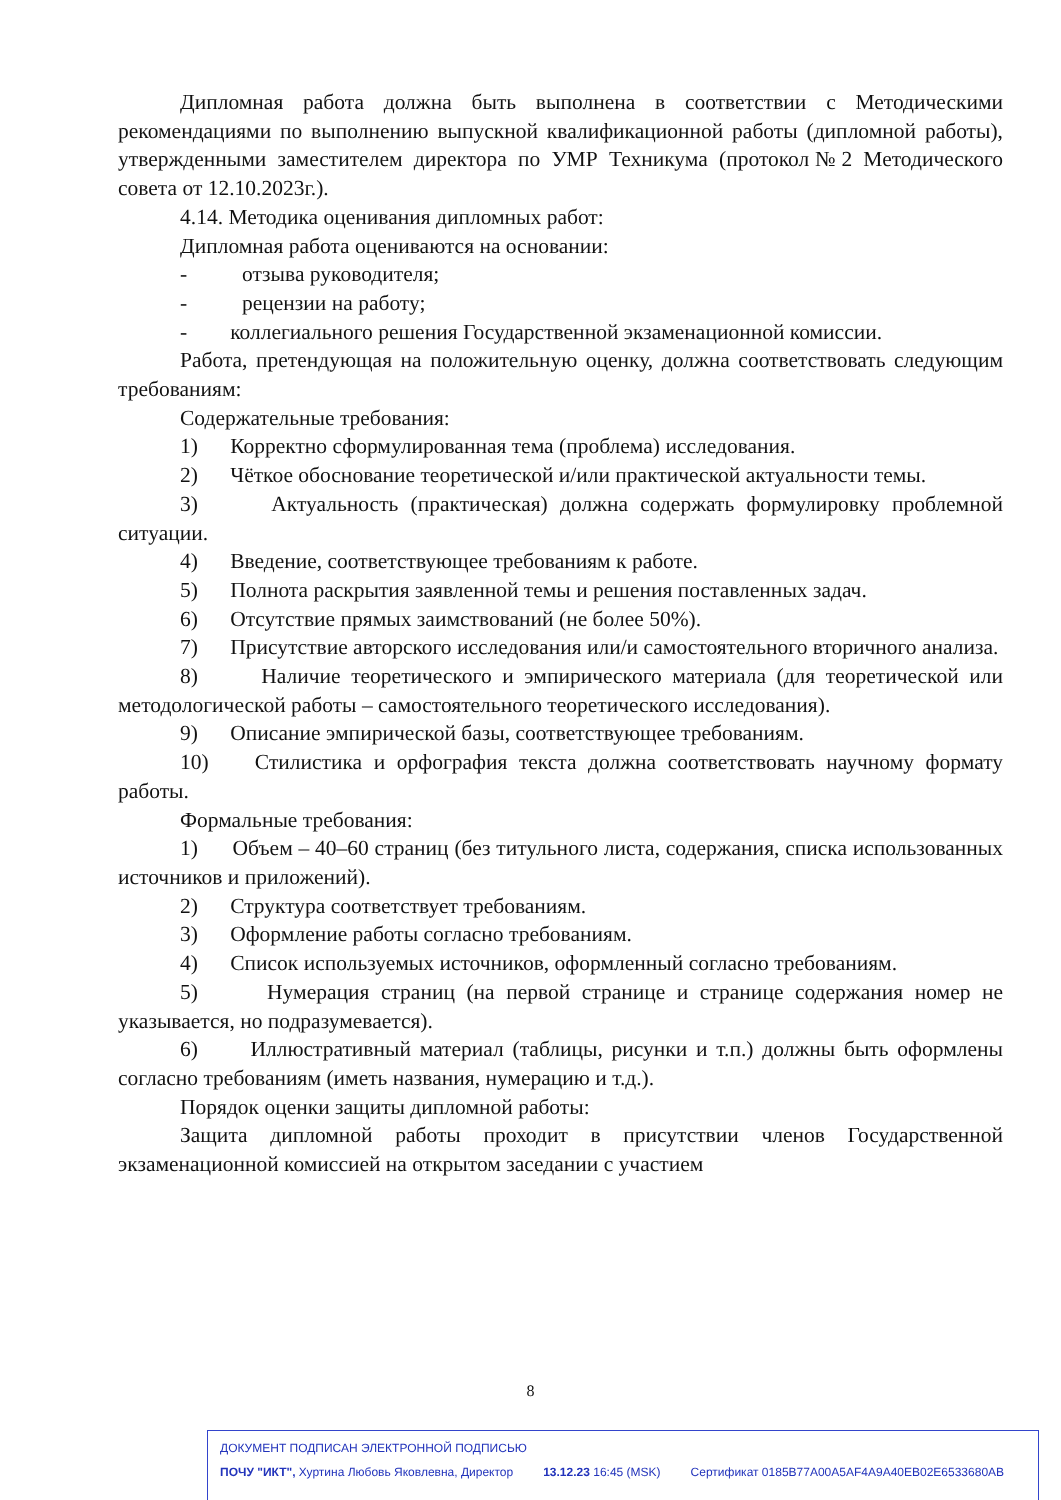Дипломная работа должна быть выполнена в соответствии с Методическими рекомендациями по выполнению выпускной квалификационной работы (дипломной работы), утвержденными заместителем директора по УМР Техникума (протокол№2 Методического совета от 12.10.2023г.).
4.14. Методика оценивания дипломных работ:
Дипломная работа оцениваются на основании:
- отзыва руководителя;
- рецензии на работу;
- коллегиального решения Государственной экзаменационной комиссии.
Работа, претендующая на положительную оценку, должна соответствовать следующим требованиям:
Содержательные требования:
1) Корректно сформулированная тема (проблема) исследования.
2) Чёткое обоснование теоретической и/или практической актуальности темы.
3) Актуальность (практическая) должна содержать формулировку проблемной ситуации.
4) Введение, соответствующее требованиям к работе.
5) Полнота раскрытия заявленной темы и решения поставленных задач.
6) Отсутствие прямых заимствований (не более 50%).
7) Присутствие авторского исследования или/и самостоятельного вторичного анализа.
8) Наличие теоретического и эмпирического материала (для теоретической или методологической работы – самостоятельного теоретического исследования).
9) Описание эмпирической базы, соответствующее требованиям.
10) Стилистика и орфография текста должна соответствовать научному формату работы.
Формальные требования:
1) Объем – 40–60 страниц (без титульного листа, содержания, списка использованных источников и приложений).
2) Структура соответствует требованиям.
3) Оформление работы согласно требованиям.
4) Список используемых источников, оформленный согласно требованиям.
5) Нумерация страниц (на первой странице и странице содержания номер не указывается, но подразумевается).
6) Иллюстративный материал (таблицы, рисунки и т.п.) должны быть оформлены согласно требованиям (иметь названия, нумерацию и т.д.).
Порядок оценки защиты дипломной работы:
Защита дипломной работы проходит в присутствии членов Государственной экзаменационной комиссией на открытом заседании с участием
8
ДОКУМЕНТ ПОДПИСАН ЭЛЕКТРОННОЙ ПОДПИСЬЮ
ПОЧУ "ИКТ", Хуртина Любовь Яковлевна, Директор 13.12.23 16:45 (MSK) Сертификат 0185B77A00A5AF4A9A40EB02E6533680AB